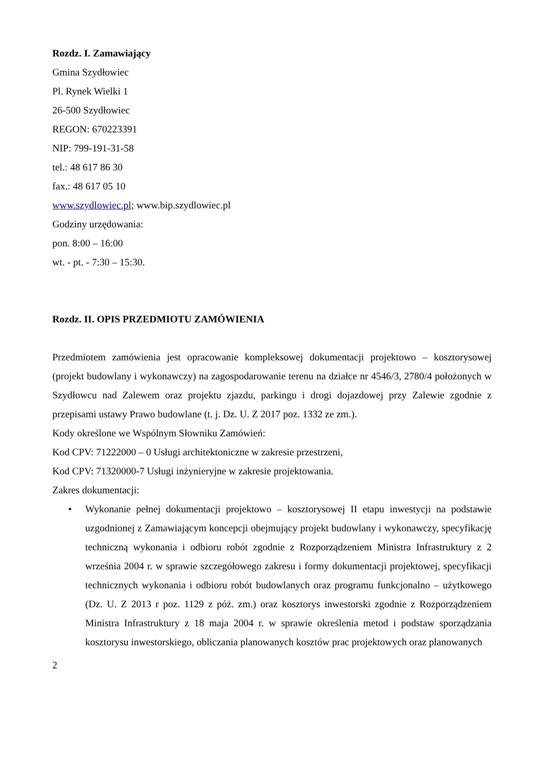Rozdz. I. Zamawiający
Gmina Szydłowiec
Pl. Rynek Wielki 1
26-500 Szydłowiec
REGON: 670223391
NIP: 799-191-31-58
tel.: 48 617 86 30
fax.: 48 617 05 10
www.szydlowiec.pl; www.bip.szydlowiec.pl
Godziny urzędowania:
pon. 8:00 – 16:00
wt. - pt. - 7:30 – 15:30.
Rozdz. II. OPIS PRZEDMIOTU ZAMÓWIENIA
Przedmiotem zamówienia jest opracowanie kompleksowej dokumentacji projektowo – kosztorysowej (projekt budowlany i wykonawczy) na zagospodarowanie terenu na działce nr 4546/3, 2780/4 położonych w Szydłowcu nad Zalewem oraz projektu zjazdu, parkingu i drogi dojazdowej przy Zalewie zgodnie z przepisami ustawy Prawo budowlane (t. j. Dz. U. Z 2017 poz. 1332 ze zm.).
Kody określone we Wspólnym Słowniku Zamówień:
Kod CPV: 71222000 – 0 Usługi architektoniczne w zakresie przestrzeni,
Kod CPV: 71320000-7 Usługi inżynieryjne w zakresie projektowania.
Zakres dokumentacji:
• Wykonanie pełnej dokumentacji projektowo – kosztorysowej II etapu inwestycji na podstawie uzgodnionej z Zamawiającym koncepcji obejmujący projekt budowlany i wykonawczy, specyfikację techniczną wykonania i odbioru robót zgodnie z Rozporządzeniem Ministra Infrastruktury z 2 września 2004 r. w sprawie szczegółowego zakresu i formy dokumentacji projektowej, specyfikacji technicznych wykonania i odbioru robót budowlanych oraz programu funkcjonalno – użytkowego (Dz. U. Z 2013 r poz. 1129 z póż. zm.) oraz kosztorys inwestorski zgodnie z Rozporządzeniem Ministra Infrastruktury z 18 maja 2004 r. w sprawie określenia metod i podstaw sporządzania kosztorysu inwestorskiego, obliczania planowanych kosztów prac projektowych oraz planowanych
2